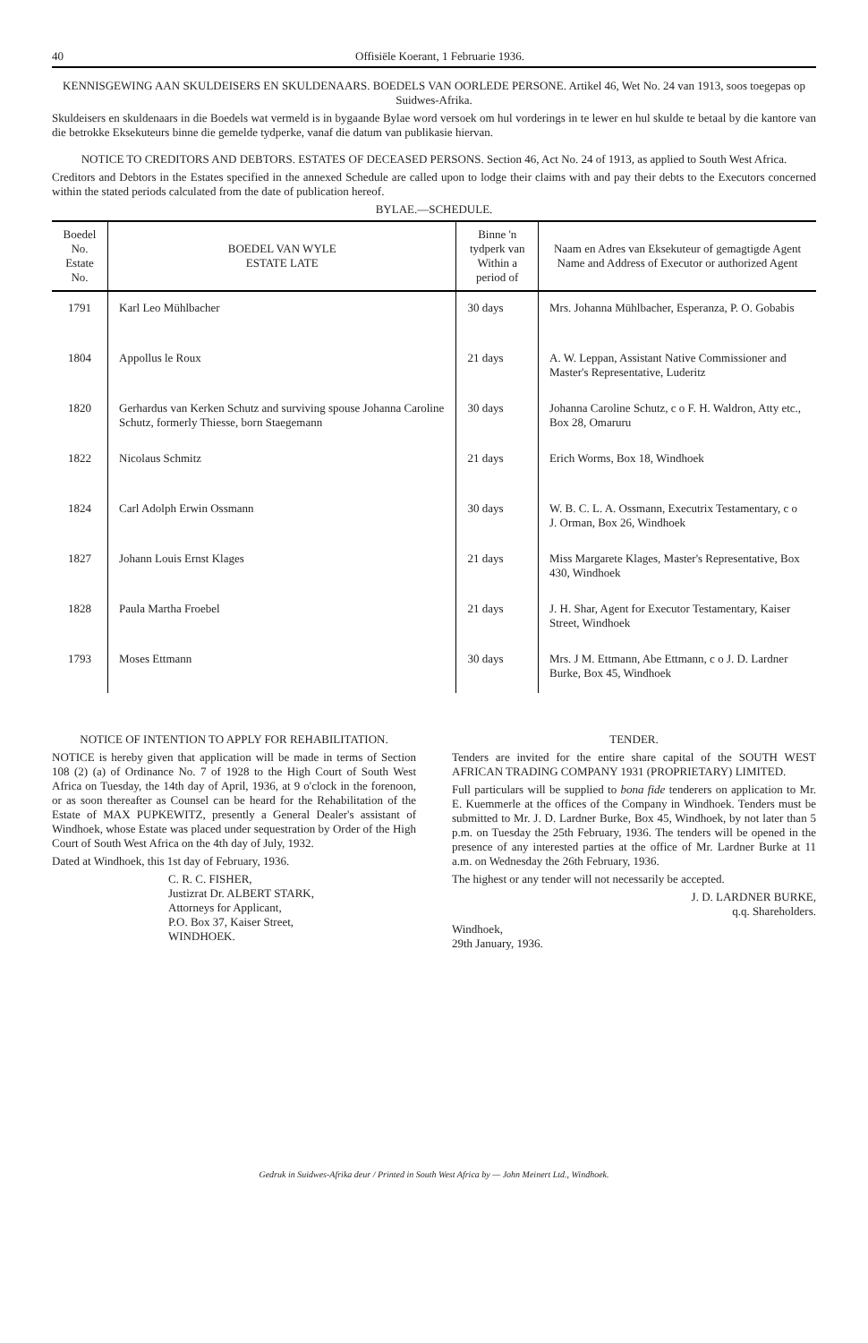40 Offisiële Koerant, 1 Februarie 1936.
KENNISGEWING AAN SKULDEISERS EN SKULDENAARS. BOEDELS VAN OORLEDE PERSONE. Artikel 46, Wet No. 24 van 1913, soos toegepas op Suidwes-Afrika.
Skuldeisers en skuldenaars in die Boedels wat vermeld is in bygaande Bylae word versoek om hul vorderings in te lewer en hul skulde te betaal by die kantore van die betrokke Eksekuteurs binne die gemelde tydperke, vanaf die datum van publikasie hiervan.
NOTICE TO CREDITORS AND DEBTORS. ESTATES OF DECEASED PERSONS. Section 46, Act No. 24 of 1913, as applied to South West Africa.
Creditors and Debtors in the Estates specified in the annexed Schedule are called upon to lodge their claims with and pay their debts to the Executors concerned within the stated periods calculated from the date of publication hereof.
BYLAE.—SCHEDULE.
| Boedel No. Estate No. | BOEDEL VAN WYLE ESTATE LATE | Binne 'n tydperk van Within a period of | Naam en Adres van Eksekuteur of gemagtigde Agent Name and Address of Executor or authorized Agent |
| --- | --- | --- | --- |
| 1791 | Karl Leo Mühlbacher | 30 days | Mrs. Johanna Mühlbacher, Esperanza, P. O. Gobabis |
| 1804 | Appollus le Roux | 21 days | A. W. Leppan, Assistant Native Commissioner and Master's Representative, Luderitz |
| 1820 | Gerhardus van Kerken Schutz and surviving spouse Johanna Caroline Schutz, formerly Thiesse, born Staegemann | 30 days | Johanna Caroline Schutz, c o F. H. Waldron, Atty etc., Box 28, Omaruru |
| 1822 | Nicolaus Schmitz | 21 days | Erich Worms, Box 18, Windhoek |
| 1824 | Carl Adolph Erwin Ossmann | 30 days | W. B. C. L. A. Ossmann, Executrix Testamentary, c o J. Orman, Box 26, Windhoek |
| 1827 | Johann Louis Ernst Klages | 21 days | Miss Margarete Klages, Master's Representative, Box 430, Windhoek |
| 1828 | Paula Martha Froebel | 21 days | J. H. Shar, Agent for Executor Testamentary, Kaiser Street, Windhoek |
| 1793 | Moses Ettmann | 30 days | Mrs. J M. Ettmann, Abe Ettmann, c o J. D. Lardner Burke, Box 45, Windhoek |
NOTICE OF INTENTION TO APPLY FOR REHABILITATION.
NOTICE is hereby given that application will be made in terms of Section 108 (2) (a) of Ordinance No. 7 of 1928 to the High Court of South West Africa on Tuesday, the 14th day of April, 1936, at 9 o'clock in the forenoon, or as soon thereafter as Counsel can be heard for the Rehabilitation of the Estate of MAX PUPKEWITZ, presently a General Dealer's assistant of Windhoek, whose Estate was placed under sequestration by Order of the High Court of South West Africa on the 4th day of July, 1932.
Dated at Windhoek, this 1st day of February, 1936.
C. R. C. FISHER,
Justizrat Dr. ALBERT STARK,
Attorneys for Applicant,
P.O. Box 37, Kaiser Street,
WINDHOEK.
TENDER.
Tenders are invited for the entire share capital of the SOUTH WEST AFRICAN TRADING COMPANY 1931 (PROPRIETARY) LIMITED.
Full particulars will be supplied to bona fide tenderers on application to Mr. E. Kuemmerle at the offices of the Company in Windhoek. Tenders must be submitted to Mr. J. D. Lardner Burke, Box 45, Windhoek, by not later than 5 p.m. on Tuesday the 25th February, 1936. The tenders will be opened in the presence of any interested parties at the office of Mr. Lardner Burke at 11 a.m. on Wednesday the 26th February, 1936.
The highest or any tender will not necessarily be accepted.
J. D. LARDNER BURKE,
q.q. Shareholders.
Windhoek,
29th January, 1936.
Gedruk in Suidwes-Afrika deur / Printed in South West Africa by — John Meinert Ltd., Windhoek.